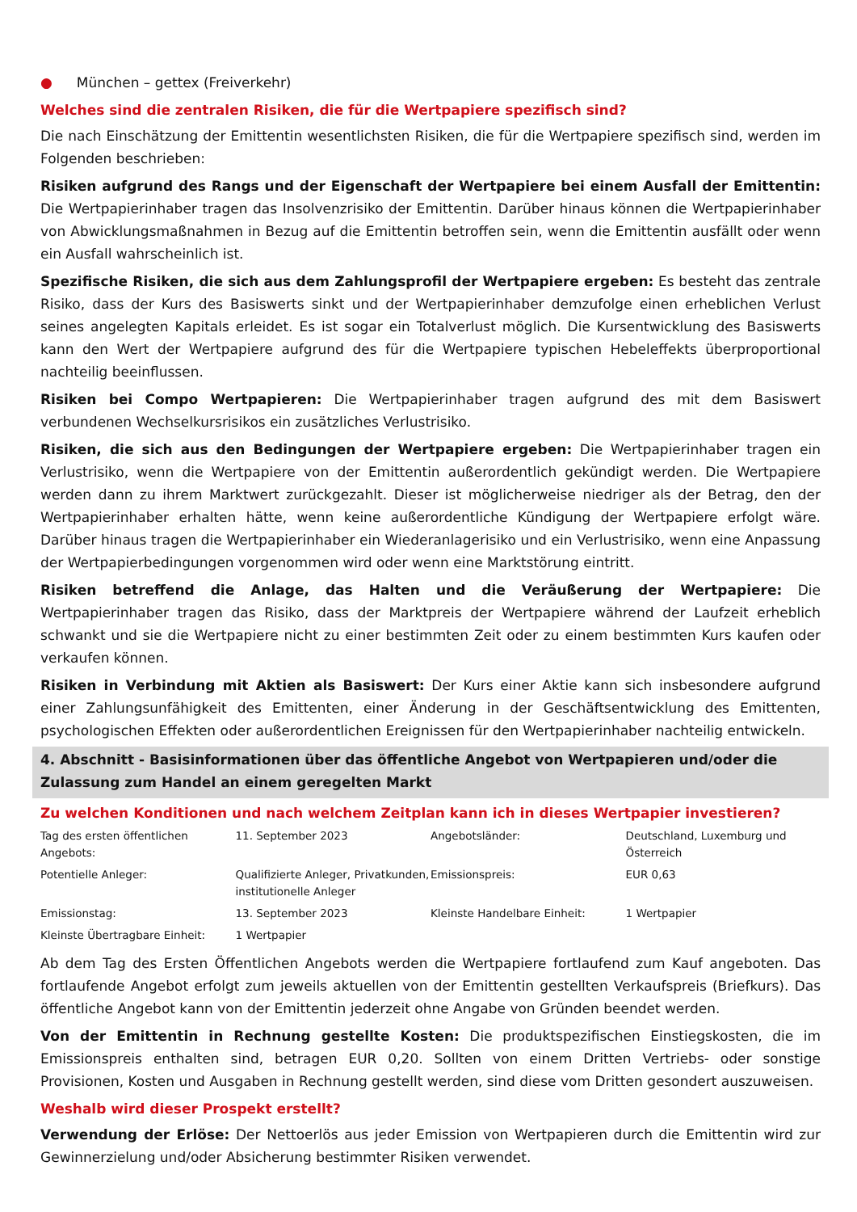● München – gettex (Freiverkehr)
Welches sind die zentralen Risiken, die für die Wertpapiere spezifisch sind?
Die nach Einschätzung der Emittentin wesentlichsten Risiken, die für die Wertpapiere spezifisch sind, werden im Folgenden beschrieben:
Risiken aufgrund des Rangs und der Eigenschaft der Wertpapiere bei einem Ausfall der Emittentin: Die Wertpapierinhaber tragen das Insolvenzrisiko der Emittentin. Darüber hinaus können die Wertpapierinhaber von Abwicklungsmaßnahmen in Bezug auf die Emittentin betroffen sein, wenn die Emittentin ausfällt oder wenn ein Ausfall wahrscheinlich ist.
Spezifische Risiken, die sich aus dem Zahlungsprofil der Wertpapiere ergeben: Es besteht das zentrale Risiko, dass der Kurs des Basiswerts sinkt und der Wertpapierinhaber demzufolge einen erheblichen Verlust seines angelegten Kapitals erleidet. Es ist sogar ein Totalverlust möglich. Die Kursentwicklung des Basiswerts kann den Wert der Wertpapiere aufgrund des für die Wertpapiere typischen Hebeleffekts überproportional nachteilig beeinflussen.
Risiken bei Compo Wertpapieren: Die Wertpapierinhaber tragen aufgrund des mit dem Basiswert verbundenen Wechselkursrisikos ein zusätzliches Verlustrisiko.
Risiken, die sich aus den Bedingungen der Wertpapiere ergeben: Die Wertpapierinhaber tragen ein Verlustrisiko, wenn die Wertpapiere von der Emittentin außerordentlich gekündigt werden. Die Wertpapiere werden dann zu ihrem Marktwert zurückgezahlt. Dieser ist möglicherweise niedriger als der Betrag, den der Wertpapierinhaber erhalten hätte, wenn keine außerordentliche Kündigung der Wertpapiere erfolgt wäre. Darüber hinaus tragen die Wertpapierinhaber ein Wiederanlagerisiko und ein Verlustrisiko, wenn eine Anpassung der Wertpapierbedingungen vorgenommen wird oder wenn eine Marktstörung eintritt.
Risiken betreffend die Anlage, das Halten und die Veräußerung der Wertpapiere: Die Wertpapierinhaber tragen das Risiko, dass der Marktpreis der Wertpapiere während der Laufzeit erheblich schwankt und sie die Wertpapiere nicht zu einer bestimmten Zeit oder zu einem bestimmten Kurs kaufen oder verkaufen können.
Risiken in Verbindung mit Aktien als Basiswert: Der Kurs einer Aktie kann sich insbesondere aufgrund einer Zahlungsunfähigkeit des Emittenten, einer Änderung in der Geschäftsentwicklung des Emittenten, psychologischen Effekten oder außerordentlichen Ereignissen für den Wertpapierinhaber nachteilig entwickeln.
4. Abschnitt - Basisinformationen über das öffentliche Angebot von Wertpapieren und/oder die Zulassung zum Handel an einem geregelten Markt
Zu welchen Konditionen und nach welchem Zeitplan kann ich in dieses Wertpapier investieren?
| Tag des ersten öffentlichen Angebots: | 11. September 2023 | Angebotsländer: | Deutschland, Luxemburg und Österreich |
| Potentielle Anleger: | Qualifizierte Anleger, Privatkunden, institutionelle Anleger | Emissionspreis: | EUR 0,63 |
| Emissionstag: | 13. September 2023 | Kleinste Handelbare Einheit: | 1 Wertpapier |
| Kleinste Übertragbare Einheit: | 1 Wertpapier | | |
Ab dem Tag des Ersten Öffentlichen Angebots werden die Wertpapiere fortlaufend zum Kauf angeboten. Das fortlaufende Angebot erfolgt zum jeweils aktuellen von der Emittentin gestellten Verkaufspreis (Briefkurs). Das öffentliche Angebot kann von der Emittentin jederzeit ohne Angabe von Gründen beendet werden.
Von der Emittentin in Rechnung gestellte Kosten: Die produktspezifischen Einstiegskosten, die im Emissionspreis enthalten sind, betragen EUR 0,20. Sollten von einem Dritten Vertriebs- oder sonstige Provisionen, Kosten und Ausgaben in Rechnung gestellt werden, sind diese vom Dritten gesondert auszuweisen.
Weshalb wird dieser Prospekt erstellt?
Verwendung der Erlöse: Der Nettoerlös aus jeder Emission von Wertpapieren durch die Emittentin wird zur Gewinnerzielung und/oder Absicherung bestimmter Risiken verwendet.